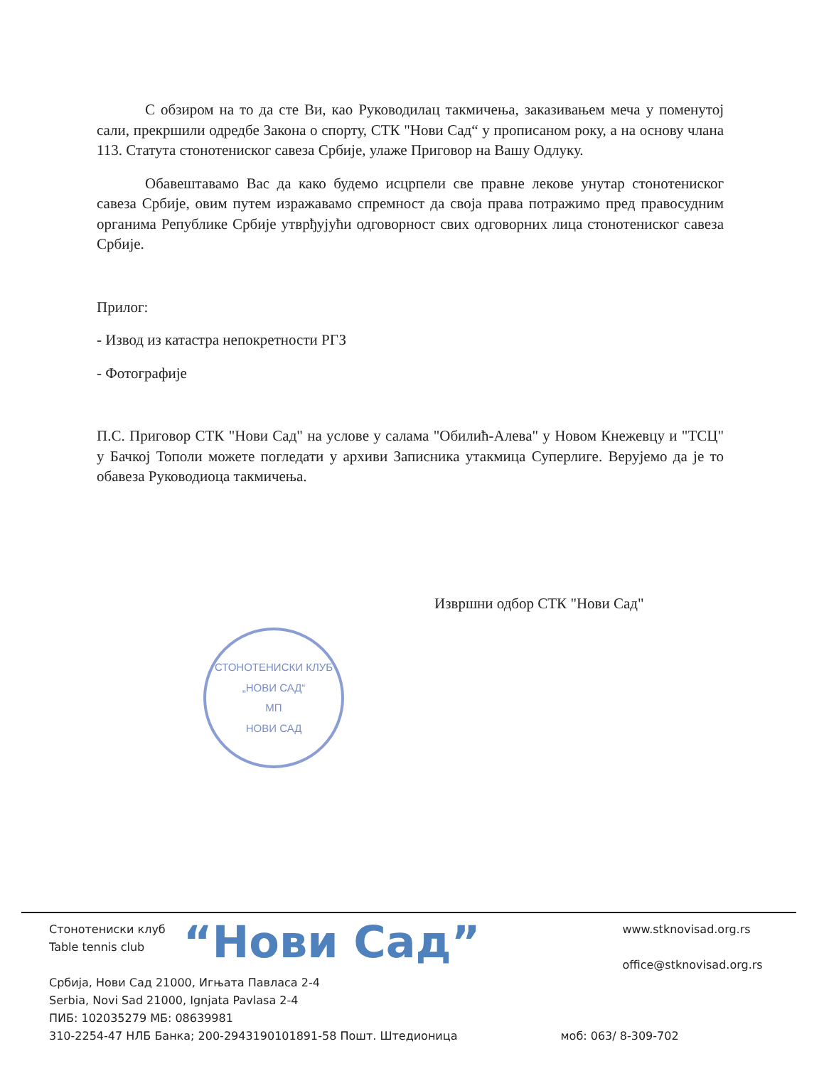С обзиром на то да сте Ви, као Руководилац такмичења, заказивањем меча у поменутој сали, прекршили одредбе Закона о спорту, СТК "Нови Сад“ у прописаном року, а на основу члана 113. Статута стонотениског савеза Србије, улаже Приговор на Вашу Одлуку.
Обавештавамо Вас да како будемо исцрпели све правне лекове унутар стонотениског савеза Србије, овим путем изражавамо спремност да своја права потражимо пред правосудним органима Републике Србије утврђујући одговорност свих одговорних лица стонотениског савеза Србије.
Прилог:
- Извод из катастра непокретности РГЗ
- Фотографије
П.С. Приговор СТК "Нови Сад" на услове у салама "Обилић-Алева" у Новом Кнежевцу и "ТСЦ" у Бачкој Тополи можете погледати у архиви Записника утакмица Суперлиге. Верујемо да је то обавеза Руководиоца такмичења.
Извршни одбор СТК "Нови Сад"
СТОНОТЕНИСКИ КЛУБ
„НОВИ САД“
МП
НОВИ САД
Стонотениски клуб
Table tennis club
“Нови Сад”
www.stknovisad.org.rs
office@stknovisad.org.rs
Србија, Нови Сад 21000, Игњата Павласа 2-4
Serbia, Novi Sad 21000, Ignjata Pavlasa 2-4
ПИБ: 102035279 МБ: 08639981
310-2254-47 НЛБ Банка; 200-2943190101891-58 Пошт. Штедионица моб: 063/ 8-309-702